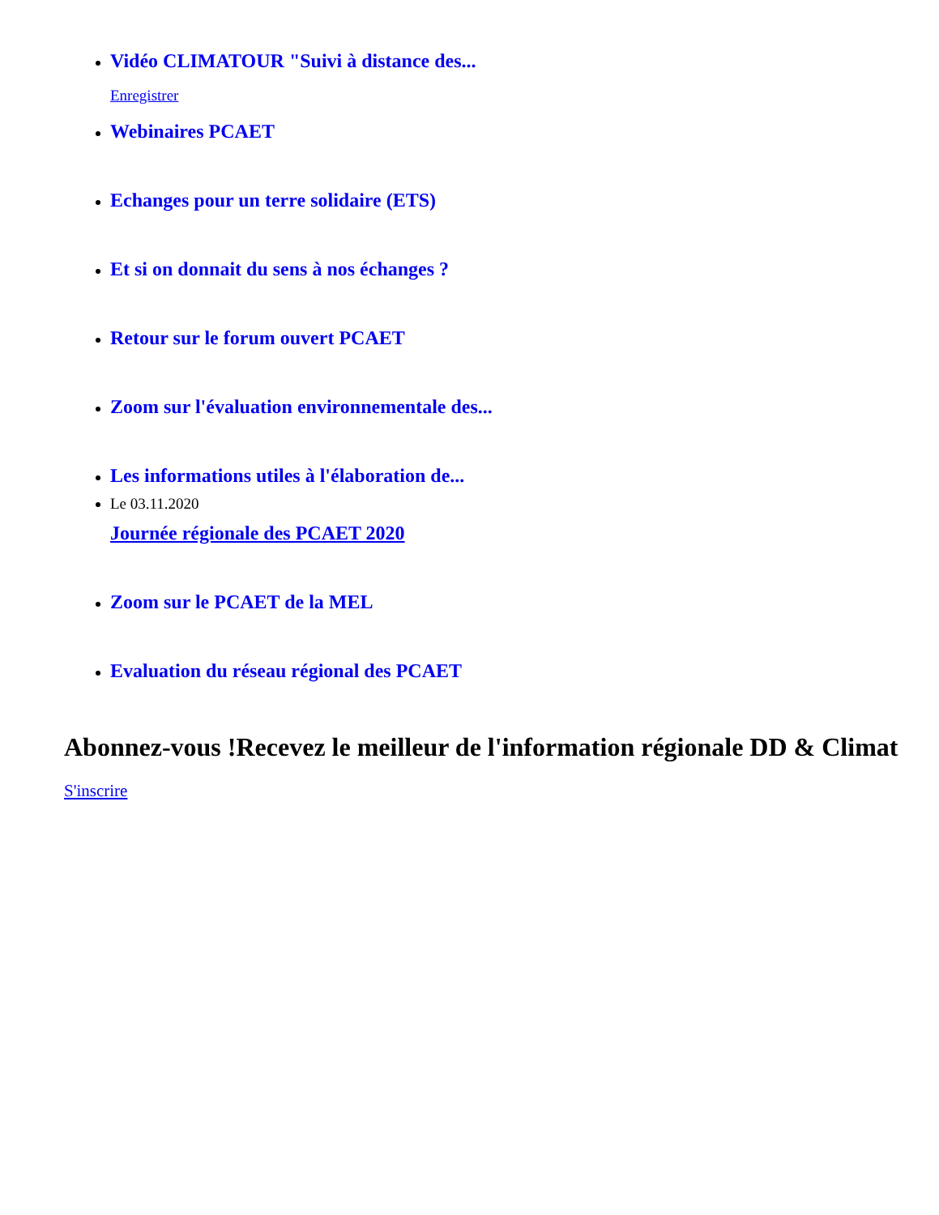Vidéo CLIMATOUR "Suivi à distance des...
Enregistrer
Webinaires PCAET
Echanges pour un terre solidaire (ETS)
Et si on donnait du sens à nos échanges ?
Retour sur le forum ouvert PCAET
Zoom sur l'évaluation environnementale des...
Les informations utiles à l'élaboration de...
Le 03.11.2020
Journée régionale des PCAET 2020
Zoom sur le PCAET de la MEL
Evaluation du réseau régional des PCAET
Abonnez-vous !Recevez le meilleur de l'information régionale DD & Climat
S'inscrire